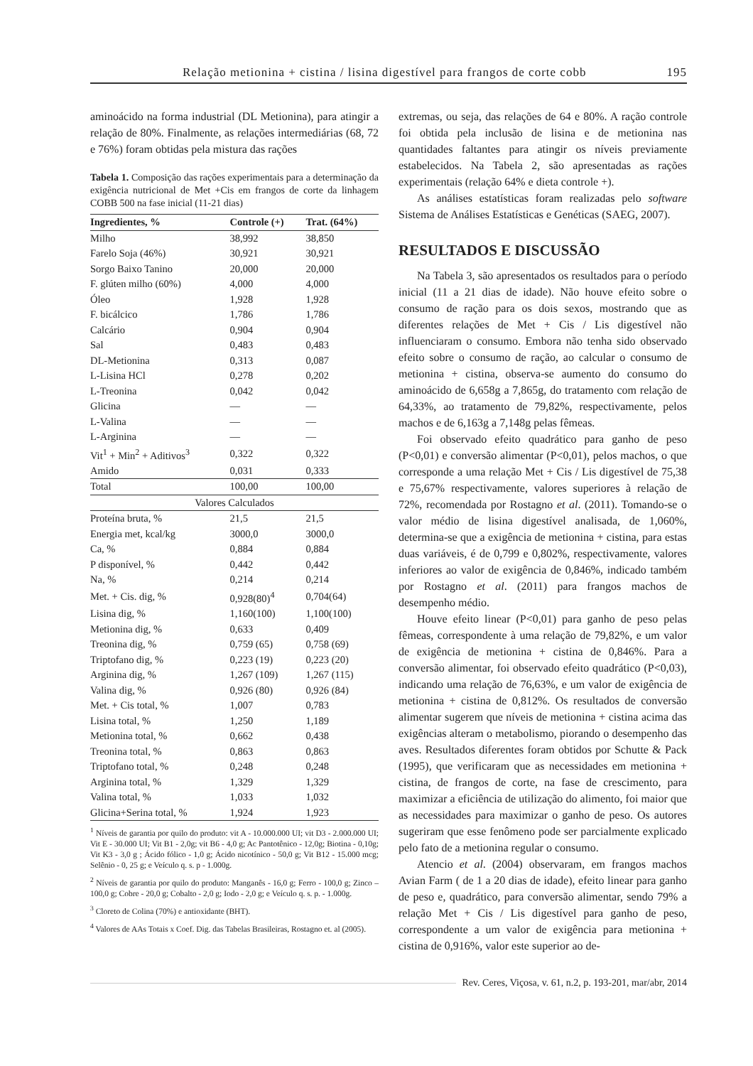Relação metionina + cistina / lisina digestível para frangos de corte cobb 195
aminoácido na forma industrial (DL Metionina), para atingir a relação de 80%. Finalmente, as relações intermediárias (68, 72 e 76%) foram obtidas pela mistura das rações
Tabela 1. Composição das rações experimentais para a determinação da exigência nutricional de Met +Cis em frangos de corte da linhagem COBB 500 na fase inicial (11-21 dias)
| Ingredientes, % | Controle (+) | Trat. (64%) |
| --- | --- | --- |
| Milho | 38,992 | 38,850 |
| Farelo Soja (46%) | 30,921 | 30,921 |
| Sorgo Baixo Tanino | 20,000 | 20,000 |
| F. glúten milho (60%) | 4,000 | 4,000 |
| Óleo | 1,928 | 1,928 |
| F. bicálcico | 1,786 | 1,786 |
| Calcário | 0,904 | 0,904 |
| Sal | 0,483 | 0,483 |
| DL-Metionina | 0,313 | 0,087 |
| L-Lisina HCl | 0,278 | 0,202 |
| L-Treonina | 0,042 | 0,042 |
| Glicina | — | — |
| L-Valina | — | — |
| L-Arginina | — | — |
| Vit<sup>1</sup> + Min<sup>2</sup> + Aditivos<sup>3</sup> | 0,322 | 0,322 |
| Amido | 0,031 | 0,333 |
| Total | 100,00 | 100,00 |
| Valores Calculados | | |
| Proteína bruta, % | 21,5 | 21,5 |
| Energia met, kcal/kg | 3000,0 | 3000,0 |
| Ca, % | 0,884 | 0,884 |
| P disponível, % | 0,442 | 0,442 |
| Na, % | 0,214 | 0,214 |
| Met. + Cis. dig, % | 0,928(80)<sup>4</sup> | 0,704(64) |
| Lisina dig, % | 1,160(100) | 1,100(100) |
| Metionina dig, % | 0,633 | 0,409 |
| Treonina dig, % | 0,759 (65) | 0,758 (69) |
| Triptofano dig, % | 0,223 (19) | 0,223 (20) |
| Arginina dig, % | 1,267 (109) | 1,267 (115) |
| Valina dig, % | 0,926 (80) | 0,926 (84) |
| Met. + Cis total, % | 1,007 | 0,783 |
| Lisina total, % | 1,250 | 1,189 |
| Metionina total, % | 0,662 | 0,438 |
| Treonina total, % | 0,863 | 0,863 |
| Triptofano total, % | 0,248 | 0,248 |
| Arginina total, % | 1,329 | 1,329 |
| Valina total, % | 1,033 | 1,032 |
| Glicina+Serina total, % | 1,924 | 1,923 |
<sup>1</sup> Níveis de garantia por quilo do produto: vit A - 10.000.000 UI; vit D3 - 2.000.000 UI; Vit E - 30.000 UI; Vit B1 - 2,0g; vit B6 - 4,0 g; Ac Pantotênico - 12,0g; Biotina - 0,10g; Vit K3 - 3,0 g ; Ácido fólico - 1,0 g; Ácido nicotínico - 50,0 g; Vit B12 - 15.000 mcg; Selênio - 0, 25 g; e Veículo q. s. p - 1.000g.
<sup>2</sup> Níveis de garantia por quilo do produto: Manganês - 16,0 g; Ferro - 100,0 g; Zinco – 100,0 g; Cobre - 20,0 g; Cobalto - 2,0 g; Iodo - 2,0 g; e Veículo q. s. p. - 1.000g.
<sup>3</sup> Cloreto de Colina (70%) e antioxidante (BHT).
<sup>4</sup> Valores de AAs Totais x Coef. Dig. das Tabelas Brasileiras, Rostagno et. al (2005).
extremas, ou seja, das relações de 64 e 80%. A ração controle foi obtida pela inclusão de lisina e de metionina nas quantidades faltantes para atingir os níveis previamente estabelecidos. Na Tabela 2, são apresentadas as rações experimentais (relação 64% e dieta controle +).
As análises estatísticas foram realizadas pelo software Sistema de Análises Estatísticas e Genéticas (SAEG, 2007).
RESULTADOS E DISCUSSÃO
Na Tabela 3, são apresentados os resultados para o período inicial (11 a 21 dias de idade). Não houve efeito sobre o consumo de ração para os dois sexos, mostrando que as diferentes relações de Met + Cis / Lis digestível não influenciaram o consumo. Embora não tenha sido observado efeito sobre o consumo de ração, ao calcular o consumo de metionina + cistina, observa-se aumento do consumo do aminoácido de 6,658g a 7,865g, do tratamento com relação de 64,33%, ao tratamento de 79,82%, respectivamente, pelos machos e de 6,163g a 7,148g pelas fêmeas.
Foi observado efeito quadrático para ganho de peso (P<0,01) e conversão alimentar (P<0,01), pelos machos, o que corresponde a uma relação Met + Cis / Lis digestível de 75,38 e 75,67% respectivamente, valores superiores à relação de 72%, recomendada por Rostagno et al. (2011). Tomando-se o valor médio de lisina digestível analisada, de 1,060%, determina-se que a exigência de metionina + cistina, para estas duas variáveis, é de 0,799 e 0,802%, respectivamente, valores inferiores ao valor de exigência de 0,846%, indicado também por Rostagno et al. (2011) para frangos machos de desempenho médio.
Houve efeito linear (P<0,01) para ganho de peso pelas fêmeas, correspondente à uma relação de 79,82%, e um valor de exigência de metionina + cistina de 0,846%. Para a conversão alimentar, foi observado efeito quadrático (P<0,03), indicando uma relação de 76,63%, e um valor de exigência de metionina + cistina de 0,812%. Os resultados de conversão alimentar sugerem que níveis de metionina + cistina acima das exigências alteram o metabolismo, piorando o desempenho das aves. Resultados diferentes foram obtidos por Schutte & Pack (1995), que verificaram que as necessidades em metionina + cistina, de frangos de corte, na fase de crescimento, para maximizar a eficiência de utilização do alimento, foi maior que as necessidades para maximizar o ganho de peso. Os autores sugeriram que esse fenômeno pode ser parcialmente explicado pelo fato de a metionina regular o consumo.
Atencio et al. (2004) observaram, em frangos machos Avian Farm ( de 1 a 20 dias de idade), efeito linear para ganho de peso e, quadrático, para conversão alimentar, sendo 79% a relação Met + Cis / Lis digestível para ganho de peso, correspondente a um valor de exigência para metionina + cistina de 0,916%, valor este superior ao de-
Rev. Ceres, Viçosa, v. 61, n.2, p. 193-201, mar/abr, 2014